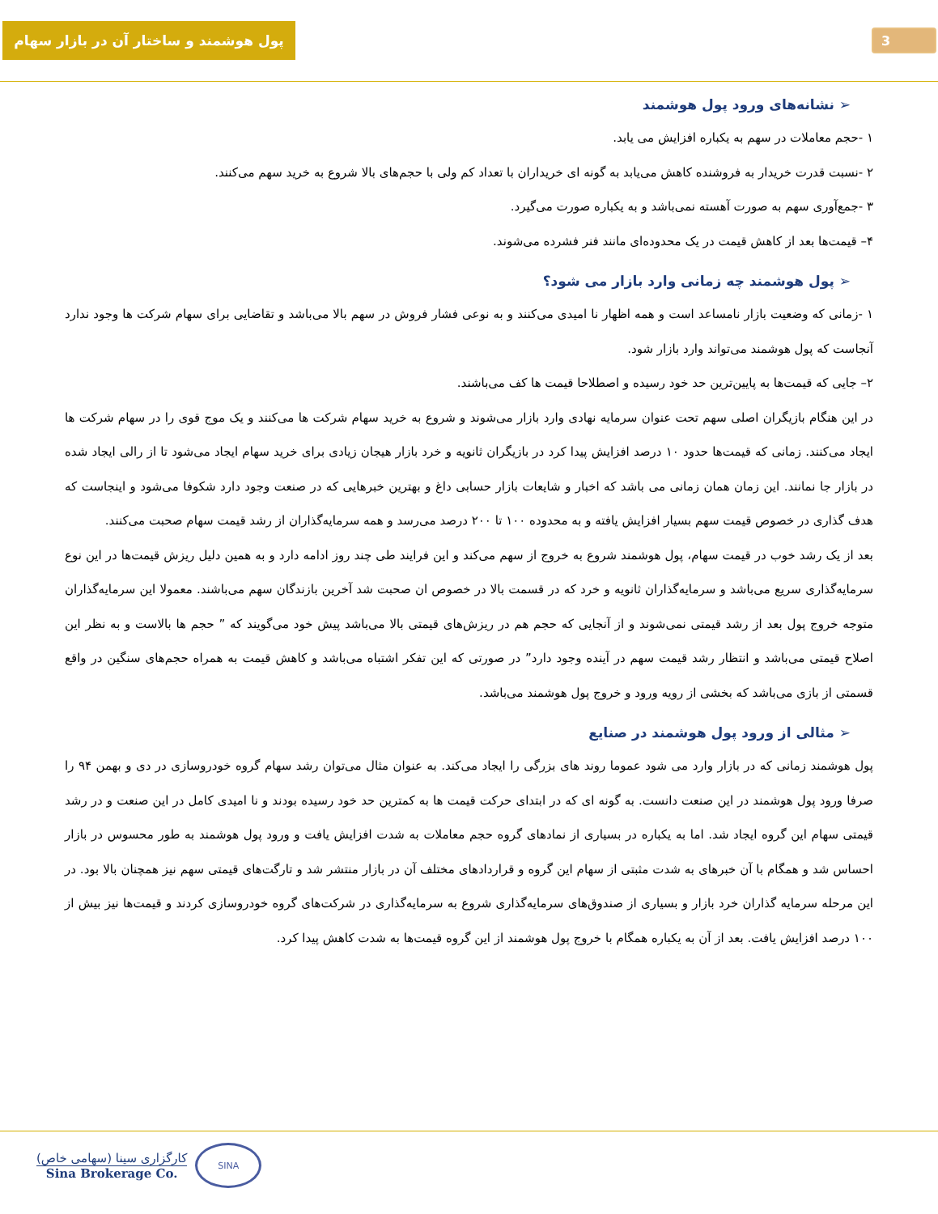پول هوشمند و ساختار آن در بازار سهام
3
➢ نشانه‌های ورود پول هوشمند
۱ -حجم معاملات در سهم به یکباره افزایش می یابد.
۲ -نسبت قدرت خریدار به فروشنده کاهش می‌یابد به گونه ای خریداران با تعداد کم ولی با حجم‌های بالا شروع به خرید سهم می‌کنند.
۳ -جمع‌آوری سهم به صورت آهسته نمی‌باشد و به یکباره صورت می‌گیرد.
۴– قیمت‌ها بعد از کاهش قیمت در یک محدوده‌ای مانند فنر فشرده می‌شوند.
➢ پول هوشمند چه زمانی وارد بازار می شود؟
۱ -زمانی که وضعیت بازار نامساعد است و همه اظهار نا امیدی می‌کنند و به نوعی فشار فروش در سهم بالا می‌باشد و تقاضایی برای سهام شرکت ها وجود ندارد آنجاست که پول هوشمند می‌تواند وارد بازار شود.
۲– جایی که قیمت‌ها به پایین‌ترین حد خود رسیده و اصطلاحا قیمت ها کف می‌باشند.
در این هنگام بازیگران اصلی سهم تحت عنوان سرمایه نهادی وارد بازار می‌شوند و شروع به خرید سهام شرکت ها می‌کنند و یک موج قوی را در سهام شرکت ها ایجاد می‌کنند. زمانی که قیمت‌ها حدود ۱۰ درصد افزایش پیدا کرد در بازیگران ثانویه و خرد بازار هیجان زیادی برای خرید سهام ایجاد می‌شود تا از رالی ایجاد شده در بازار جا نمانند. این زمان همان زمانی می باشد که اخبار و شایعات بازار حسابی داغ و بهترین خبرهایی که در صنعت وجود دارد شکوفا می‌شود و اینجاست که هدف گذاری در خصوص قیمت سهم بسیار افزایش یافته و به محدوده ۱۰۰ تا ۲۰۰ درصد می‌رسد و همه سرمایه‌گذاران از رشد قیمت سهام صحبت می‌کنند.
بعد از یک رشد خوب در قیمت سهام، پول هوشمند شروع به خروج از سهم می‌کند و این فرایند طی چند روز ادامه دارد و به همین دلیل ریزش قیمت‌ها در این نوع سرمایه‌گذاری سریع می‌باشد و سرمایه‌گذاران ثانویه و خرد که در قسمت بالا در خصوص ان صحبت شد آخرین بازندگان سهم می‌باشند. معمولا این سرمایه‌گذاران متوجه خروج پول بعد از رشد قیمتی نمی‌شوند و از آنجایی که حجم هم در ریزش‌های قیمتی بالا می‌باشد پیش خود می‌گویند که ” حجم ها بالاست و به نظر این اصلاح قیمتی می‌باشد و انتظار رشد قیمت سهم در آینده وجود دارد” در صورتی که این تفکر اشتباه می‌باشد و کاهش قیمت به همراه حجم‌های سنگین در واقع قسمتی از بازی می‌باشد که بخشی از رویه ورود و خروج پول هوشمند می‌باشد.
➢ مثالی از ورود پول هوشمند در صنایع
پول هوشمند زمانی که در بازار وارد می شود عموما روند های بزرگی را ایجاد می‌کند. به عنوان مثال می‌توان رشد سهام گروه خودروسازی در دی و بهمن ۹۴ را صرفا ورود پول هوشمند در این صنعت دانست. به گونه ای که در ابتدای حرکت قیمت ها به کمترین حد خود رسیده بودند و نا امیدی کامل در این صنعت و در رشد قیمتی سهام این گروه ایجاد شد. اما به یکباره در بسیاری از نمادهای گروه حجم معاملات به شدت افزایش یافت و ورود پول هوشمند به طور محسوس در بازار احساس شد و همگام با آن خبرهای به شدت مثبتی از سهام این گروه و قراردادهای مختلف آن در بازار منتشر شد و تارگت‌های قیمتی سهم نیز همچنان بالا بود. در این مرحله سرمایه گذاران خرد بازار و بسیاری از صندوق‌های سرمایه‌گذاری شروع به سرمایه‌گذاری در شرکت‌های گروه خودروسازی کردند و قیمت‌ها نیز بیش از ۱۰۰ درصد افزایش یافت. بعد از آن به یکباره همگام با خروج پول هوشمند از این گروه قیمت‌ها به شدت کاهش پیدا کرد.
کارگزاری سینا (سهامی خاص)
Sina Brokerage Co.
SINA